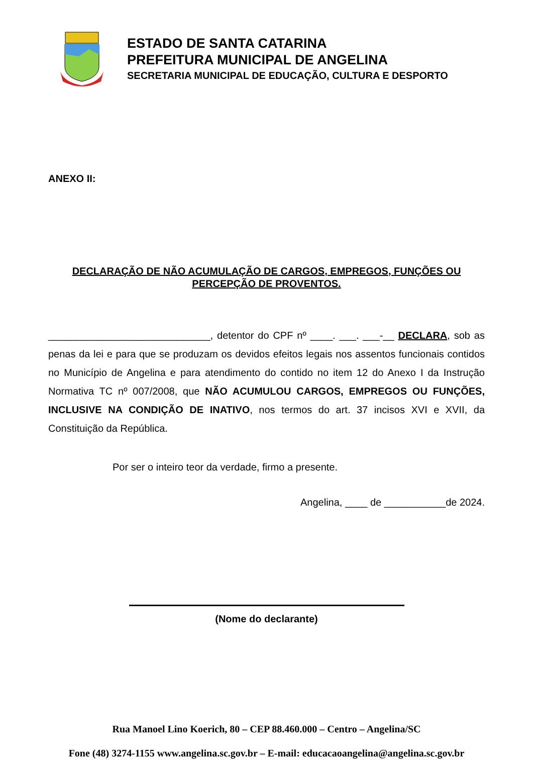ESTADO DE SANTA CATARINA
PREFEITURA MUNICIPAL DE ANGELINA
SECRETARIA MUNICIPAL DE EDUCAÇÃO, CULTURA E DESPORTO
ANEXO II:
DECLARAÇÃO DE NÃO ACUMULAÇÃO DE CARGOS, EMPREGOS, FUNÇÕES OU
PERCEPÇÃO DE PROVENTOS.
_____________________________, detentor do CPF nº ____. ___. ___-__ DECLARA, sob as penas da lei e para que se produzam os devidos efeitos legais nos assentos funcionais contidos no Município de Angelina e para atendimento do contido no item 12 do Anexo I da Instrução Normativa TC nº 007/2008, que NÃO ACUMULOU CARGOS, EMPREGOS OU FUNÇÕES, INCLUSIVE NA CONDIÇÃO DE INATIVO, nos termos do art. 37 incisos XVI e XVII, da Constituição da República.
Por ser o inteiro teor da verdade, firmo a presente.
Angelina, ____ de ___________de 2024.
(Nome do declarante)
Rua Manoel Lino Koerich, 80 – CEP 88.460.000 – Centro – Angelina/SC
Fone (48) 3274-1155 www.angelina.sc.gov.br – E-mail: educacaoangelina@angelina.sc.gov.br